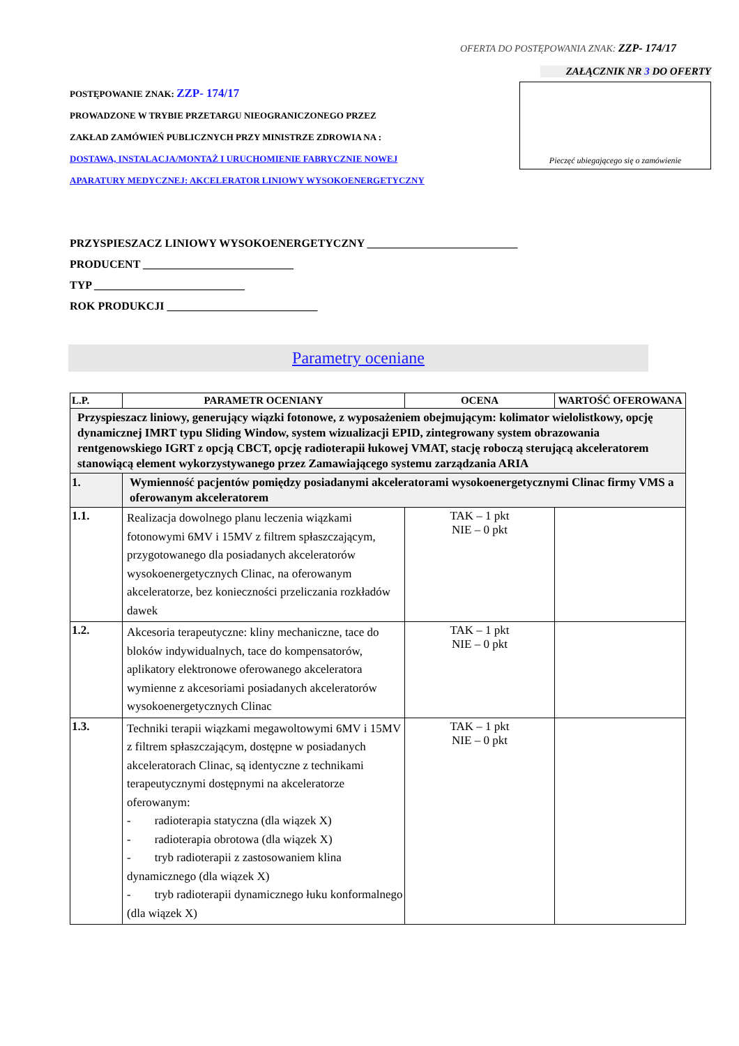OFERTA DO POSTĘPOWANIA ZNAK: ZZP- 174/17
POSTĘPOWANIE ZNAK: ZZP- 174/17
PROWADZONE W TRYBIE PRZETARGU NIEOGRANICZONEGO PRZEZ
ZAKŁAD ZAMÓWIEŃ PUBLICZNYCH PRZY MINISTRZE ZDROWIA NA :
DOSTAWA, INSTALACJA/MONTAŻ I URUCHOMIENIE FABRYCZNIE NOWEJ
APARATURY MEDYCZNEJ: AKCELERATOR LINIOWY WYSOKOENERGETYCZNY
ZAŁĄCZNIK NR 3 DO OFERTY
Pieczęć ubiegającego się o zamówienie
PRZYSPIESZACZ LINIOWY WYSOKOENERGETYCZNY ___________________________
PRODUCENT ___________________________
TYP ___________________________
ROK PRODUKCJI ___________________________
Parametry oceniane
| L.P. | PARAMETR OCENIANY | OCENA | WARTOŚĆ OFEROWANA |
| --- | --- | --- | --- |
| Przyspieszacz liniowy, generujący wiązki fotonowe, z wyposażeniem obejmującym: kolimator wielolistkowy, opcję dynamicznej IMRT typu Sliding Window, system wizualizacji EPID, zintegrowany system obrazowania rentgenowskiego IGRT z opcją CBCT, opcję radioterapii łukowej VMAT, stację roboczą sterującą akceleratorem stanowiącą element wykorzystywanego przez Zamawiającego systemu zarządzania ARIA | | | |
| 1. | Wymienność pacjentów pomiędzy posiadanymi akceleratorami wysokoenergetycznymi Clinac firmy VMS a oferowanym akceleratorem | | |
| 1.1. | Realizacja dowolnego planu leczenia wiązkami fotonowymi 6MV i 15MV z filtrem spłaszczającym, przygotowanego dla posiadanych akceleratorów wysokoenergetycznych Clinac, na oferowanym akceleratorze, bez konieczności przeliczania rozkładów dawek | TAK – 1 pkt NIE – 0 pkt | |
| 1.2. | Akcesoria terapeutyczne: kliny mechaniczne, tace do bloków indywidualnych, tace do kompensatorów, aplikatory elektronowe oferowanego akceleratora wymienne z akcesoriami posiadanych akceleratorów wysokoenergetycznych Clinac | TAK – 1 pkt NIE – 0 pkt | |
| 1.3. | Techniki terapii wiązkami megawoltowymi 6MV i 15MV z filtrem spłaszczającym, dostępne w posiadanych akceleratorach Clinac, są identyczne z technikami terapeutycznymi dostępnymi na akceleratorze oferowanym: - radioterapia statyczna (dla wiązek X) - radioterapia obrotowa (dla wiązek X) - tryb radioterapii z zastosowaniem klina dynamicznego (dla wiązek X) - tryb radioterapii dynamicznego łuku konformalnego (dla wiązek X) | TAK – 1 pkt NIE – 0 pkt | |